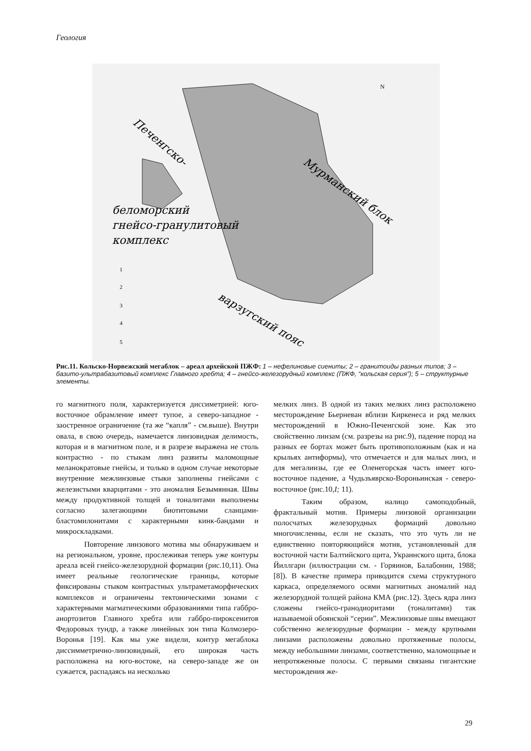Геология
беломорский
гнейсо-гранулитовый
комплекс
Мурманский блок
варзугский пояс
Печенгско-
N
1
2
3
4
5
Рис.11. Кольско-Норвежский мегаблок – ареал архейской ПЖФ: 1 – нефелиновые сиениты; 2 – гранитоиды разных типов; 3 – базито-ультрабазитовый комплекс Главного хребта; 4 – гнейсо-железорудный комплекс (ПЖФ, “кольская серия”); 5 – структурные элементы.
го магнитного поля, характеризуется диссиметрией: юго-восточное обрамление имеет тупое, а северо-западное - заостренное ограничение (та же “капля” - см.выше). Внутри овала, в свою очередь, намечается линзовидная делимость, которая и в магнитном поле, и в разрезе выражена не столь контрастно - по стыкам линз развиты маломощные меланократовые гнейсы, и только в одном случае некоторые внутренние межлинзовые стыки заполнены гнейсами с железистыми кварцитами - это аномалия Безымянная. Швы между продуктивной толщей и тоналитами выполнены согласно залегающими биотитовыми сланцами-бластомилонитами с характерными кинк-бандами и микроскладками.
Повторение линзового мотива мы обнаруживаем и на региональном, уровне, прослеживая теперь уже контуры ареала всей гнейсо-железорудной формации (рис.10,11). Она имеет реальные геологические границы, которые фиксированы стыком контрастных ультраметаморфических комплексов и ограничены тектоническими зонами с характерными магматическими образованиями типа габбро-анортозитов Главного хребта или габбро-пироксенитов Федоровых тундр, а также линейных зон типа Колмозеро-Воронья [19]. Как мы уже видели, контур мегаблока диссимметрично-линзовидный, его широкая часть расположена на юго-востоке, на северо-западе же он сужается, распадаясь на несколько
мелких линз. В одной из таких мелких линз расположено месторождение Бьерневан вблизи Киркенеса и ряд мелких месторождений в Южно-Печенгской зоне. Как это свойственно линзам (см. разрезы на рис.9), падение пород на разных ее бортах может быть противоположным (как и на крыльях антиформы), что отмечается и для малых линз, и для мегалинзы, где ее Оленегорская часть имеет юго-восточное падение, а Чудьзъяврско-Вороньинская - северо-восточное (рис.10,I; 11).
Таким образом, налицо самоподобный, фрактальный мотив. Примеры линзовой организации полосчатых железорудных формаций довольно многочисленны, если не сказать, что это чуть ли не единственно повторяющийся мотив, установленный для восточной части Балтийского щита, Украинского щита, блока Йиллгарн (иллюстрации см. - Горяинов, Балабонин, 1988; [8]). В качестве примера приводится схема структурного каркаса, определяемого осями магнитных аномалий над железорудной толщей района КМА (рис.12). Здесь ядра линз сложены гнейсо-гранодиоритами (тоналитами) так называемой обоянской “серии”. Межлинзовые швы вмещают собственно железорудные формации - между крупными линзами расположены довольно протяженные полосы, между небольшими линзами, соответственно, маломощные и непротяженные полосы. С первыми связаны гигантские месторождения же-
29